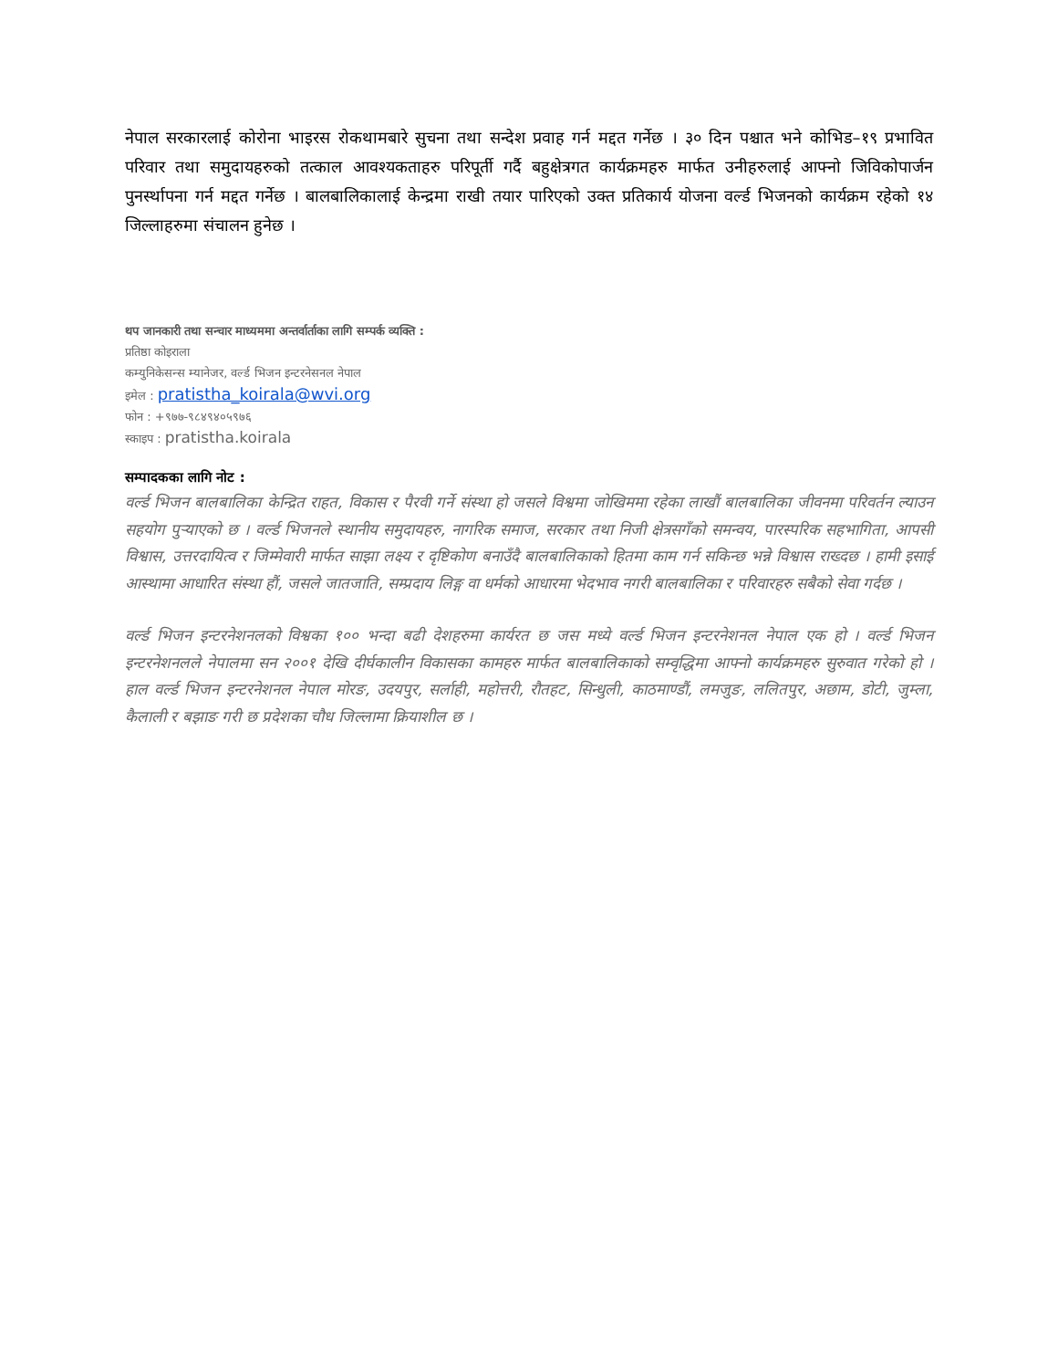नेपाल सरकारलाई कोरोना भाइरस रोकथामबारे सुचना तथा सन्देश प्रवाह गर्न मद्दत गर्नेछ । ३० दिन पश्चात भने कोभिड–१९ प्रभावित परिवार तथा समुदायहरुको तत्काल आवश्यकताहरु परिपूर्ती गर्दै बहुक्षेत्रगत कार्यक्रमहरु मार्फत उनीहरुलाई आफ्नो जिविकोपार्जन पुनर्स्थापना गर्न मद्दत गर्नेछ । बालबालिकालाई केन्द्रमा राखी तयार पारिएको उक्त प्रतिकार्य योजना वर्ल्ड भिजनको कार्यक्रम रहेको १४ जिल्लाहरुमा संचालन हुनेछ ।
थप जानकारी तथा सन्चार माध्यममा अन्तर्वार्ताका लागि सम्पर्क व्यक्ति :
प्रतिष्ठा कोइराला
कम्युनिकेसन्स म्यानेजर, वर्ल्ड भिजन इन्टरनेसनल नेपाल
इमेल : pratistha_koirala@wvi.org
फोन : +९७७-९८४९४०५९७६
स्काइप : pratistha.koirala
सम्पादकका लागि नोट :
वर्ल्ड भिजन बालबालिका केन्द्रित राहत, विकास र पैरवी गर्ने संस्था हो जसले विश्वमा जोखिममा रहेका लाखौं बालबालिका जीवनमा परिवर्तन ल्याउन सहयोग पुऱ्याएको छ । वर्ल्ड भिजनले स्थानीय समुदायहरु, नागरिक समाज, सरकार तथा निजी क्षेत्रसगँको समन्वय, पारस्परिक सहभागिता, आपसी विश्वास, उत्तरदायित्व र जिम्मेवारी मार्फत साझा लक्ष्य र दृष्टिकोण बनाउँदै बालबालिकाको हितमा काम गर्न सकिन्छ भन्ने विश्वास राख्दछ । हामी इसाई आस्थामा आधारित संस्था हौं, जसले जातजाति, सम्प्रदाय लिङ्ग वा धर्मको आधारमा भेदभाव नगरी बालबालिका र परिवारहरु सबैको सेवा गर्दछ ।
वर्ल्ड भिजन इन्टरनेशनलको विश्वका १०० भन्दा बढी देशहरुमा कार्यरत छ जस मध्ये वर्ल्ड भिजन इन्टरनेशनल नेपाल एक हो । वर्ल्ड भिजन इन्टरनेशनलले नेपालमा सन २००१ देखि दीर्घकालीन विकासका कामहरु मार्फत बालबालिकाको सम्वृद्धिमा आफ्नो कार्यक्रमहरु सुरुवात गरेको हो । हाल वर्ल्ड भिजन इन्टरनेशनल नेपाल मोरङ, उदयपुर, सर्लाही, महोत्तरी, रौतहट, सिन्धुली, काठमाण्डौं, लमजुङ, ललितपुर, अछाम, डोटी, जुम्ला, कैलाली र बझाङ गरी छ प्रदेशका चौध जिल्लामा क्रियाशील छ ।